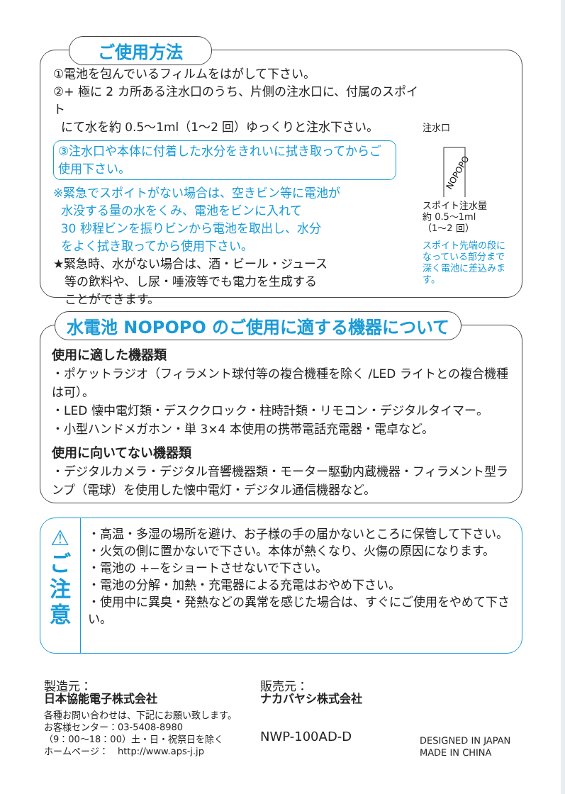ご使用方法
①電池を包んでいるフィルムをはがして下さい。
②+ 極に 2 カ所ある注水口のうち、片側の注水口に、付属のスポイト
にて水を約 0.5〜1ml（1〜2 回）ゆっくりと注水下さい。
③注水口や本体に付着した水分をきれいに拭き取ってからご使用下さい。
※緊急でスポイトがない場合は、空きビン等に電池が
水没する量の水をくみ、電池をビンに入れて
30 秒程ビンを振りビンから電池を取出し、水分
をよく拭き取ってから使用下さい。
★緊急時、水がない場合は、酒・ビール・ジュース
等の飲料や、し尿・唾液等でも電力を生成する
ことができます。
注水口
NOPOPO
スポイト注水量
約 0.5〜1ml
（1〜2 回）
スポイト先端の段に
なっている部分まで
深く電池に差込みま
す。
水電池 NOPOPO のご使用に適する機器について
使用に適した機器類
・ポケットラジオ（フィラメント球付等の複合機種を除く /LED ライトとの複合機種は可）。
・LED 懐中電灯類・デスククロック・柱時計類・リモコン・デジタルタイマー。
・小型ハンドメガホン・単 3×4 本使用の携帯電話充電器・電卓など。
使用に向いてない機器類
・デジタルカメラ・デジタル音響機器類・モーター駆動内蔵機器・フィラメント型ランプ（電球）を使用した懐中電灯・デジタル通信機器など。
⚠
ご
注
意
・高温・多湿の場所を避け、お子様の手の届かないところに保管して下さい。
・火気の側に置かないで下さい。本体が熱くなり、火傷の原因になります。
・電池の +−をショートさせないで下さい。
・電池の分解・加熱・充電器による充電はおやめ下さい。
・使用中に異臭・発熱などの異常を感じた場合は、すぐにご使用をやめて下さい。
製造元：
日本協能電子株式会社
各種お問い合わせは、下記にお願い致します。
お客様センター：03-5408-8980
（9：00〜18：00）土・日・祝祭日を除く
ホームページ：　http://www.aps-j.jp
販売元：
ナカバヤシ株式会社
NWP-100AD-D
DESIGNED IN JAPAN
MADE IN CHINA